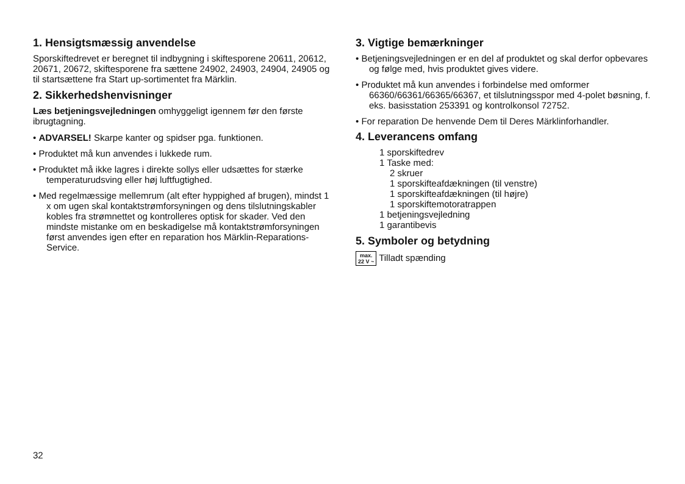1. Hensigtsmæssig anvendelse
Sporskiftedrevet er beregnet til indbygning i skiftesporene 20611, 20612, 20671, 20672, skiftesporene fra sættene 24902, 24903, 24904, 24905 og til startsættene fra Start up-sortimentet fra Märklin.
2. Sikkerhedshenvisninger
Læs betjeningsvejledningen omhyggeligt igennem før den første ibrugtagning.
• ADVARSEL! Skarpe kanter og spidser pga. funktionen.
• Produktet må kun anvendes i lukkede rum.
• Produktet må ikke lagres i direkte sollys eller udsættes for stærke temperaturudsving eller høj luftfugtighed.
• Med regelmæssige mellemrum (alt efter hyppighed af brugen), mindst 1 x om ugen skal kontaktstrømforsyningen og dens tilslutningskabler kobles fra strømnettet og kontrolleres optisk for skader. Ved den mindste mistanke om en beskadigelse må kontaktstrømforsyningen først anvendes igen efter en reparation hos Märklin-Reparations-Service.
3. Vigtige bemærkninger
• Betjeningsvejledningen er en del af produktet og skal derfor opbevares og følge med, hvis produktet gives videre.
• Produktet må kun anvendes i forbindelse med omformer 66360/66361/66365/66367, et tilslutningsspor med 4-polet bøsning, f. eks. basisstation 253391 og kontrolkonsol 72752.
• For reparation De henvende Dem til Deres Märklinforhandler.
4. Leverancens omfang
1 sporskiftedrev
1 Taske med:
2 skruer
1 sporskifteafdækningen (til venstre)
1 sporskifteafdækningen (til højre)
1 sporskiftemotoratrappen
1 betjeningsvejledning
1 garantibevis
5. Symboler og betydning
max.
22 V ~ Tilladt spænding
32